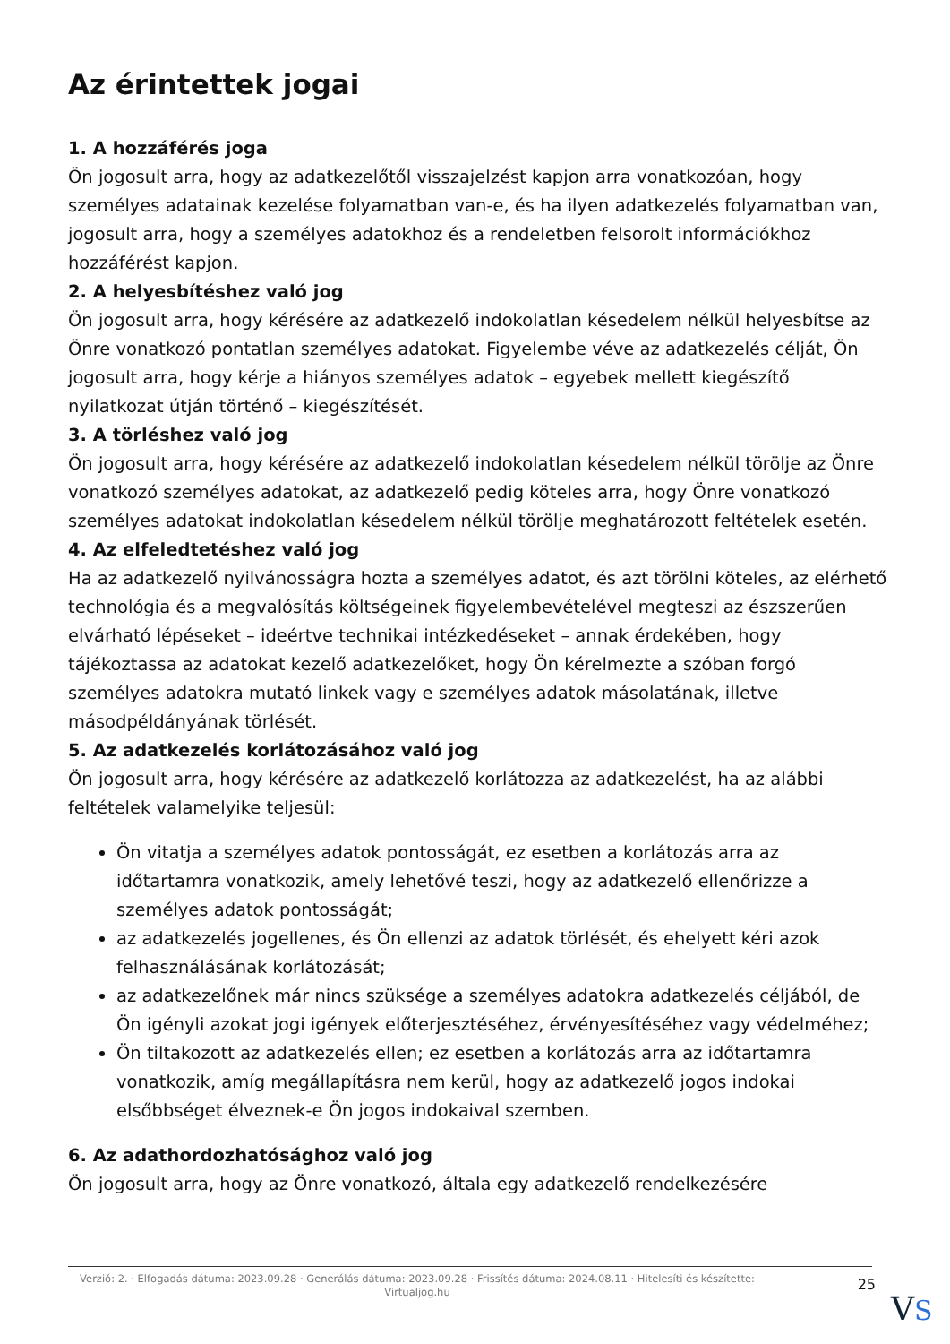Az érintettek jogai
1. A hozzáférés joga
Ön jogosult arra, hogy az adatkezelőtől visszajelzést kapjon arra vonatkozóan, hogy személyes adatainak kezelése folyamatban van-e, és ha ilyen adatkezelés folyamatban van, jogosult arra, hogy a személyes adatokhoz és a rendeletben felsorolt információkhoz hozzáférést kapjon.
2. A helyesbítéshez való jog
Ön jogosult arra, hogy kérésére az adatkezelő indokolatlan késedelem nélkül helyesbítse az Önre vonatkozó pontatlan személyes adatokat. Figyelembe véve az adatkezelés célját, Ön jogosult arra, hogy kérje a hiányos személyes adatok – egyebek mellett kiegészítő nyilatkozat útján történő – kiegészítését.
3. A törléshez való jog
Ön jogosult arra, hogy kérésére az adatkezelő indokolatlan késedelem nélkül törölje az Önre vonatkozó személyes adatokat, az adatkezelő pedig köteles arra, hogy Önre vonatkozó személyes adatokat indokolatlan késedelem nélkül törölje meghatározott feltételek esetén.
4. Az elfeledtetéshez való jog
Ha az adatkezelő nyilvánosságra hozta a személyes adatot, és azt törölni köteles, az elérhető technológia és a megvalósítás költségeinek figyelembevételével megteszi az észszerűen elvárható lépéseket – ideértve technikai intézkedéseket – annak érdekében, hogy tájékoztassa az adatokat kezelő adatkezelőket, hogy Ön kérelmezte a szóban forgó személyes adatokra mutató linkek vagy e személyes adatok másolatának, illetve másodpéldányának törlését.
5. Az adatkezelés korlátozásához való jog
Ön jogosult arra, hogy kérésére az adatkezelő korlátozza az adatkezelést, ha az alábbi feltételek valamelyike teljesül:
Ön vitatja a személyes adatok pontosságát, ez esetben a korlátozás arra az időtartamra vonatkozik, amely lehetővé teszi, hogy az adatkezelő ellenőrizze a személyes adatok pontosságát;
az adatkezelés jogellenes, és Ön ellenzi az adatok törlését, és ehelyett kéri azok felhasználásának korlátozását;
az adatkezelőnek már nincs szüksége a személyes adatokra adatkezelés céljából, de Ön igényli azokat jogi igények előterjesztéséhez, érvényesítéséhez vagy védelméhez;
Ön tiltakozott az adatkezelés ellen; ez esetben a korlátozás arra az időtartamra vonatkozik, amíg megállapításra nem kerül, hogy az adatkezelő jogos indokai elsőbbséget élveznek-e Ön jogos indokaival szemben.
6. Az adathordozhatósághoz való jog
Ön jogosult arra, hogy az Önre vonatkozó, általa egy adatkezelő rendelkezésére
Verzió: 2. · Elfogadás dátuma: 2023.09.28 · Generálás dátuma: 2023.09.28 · Frissítés dátuma: 2024.08.11 · Hitelesíti és készítette: Virtualjog.hu
25
VS